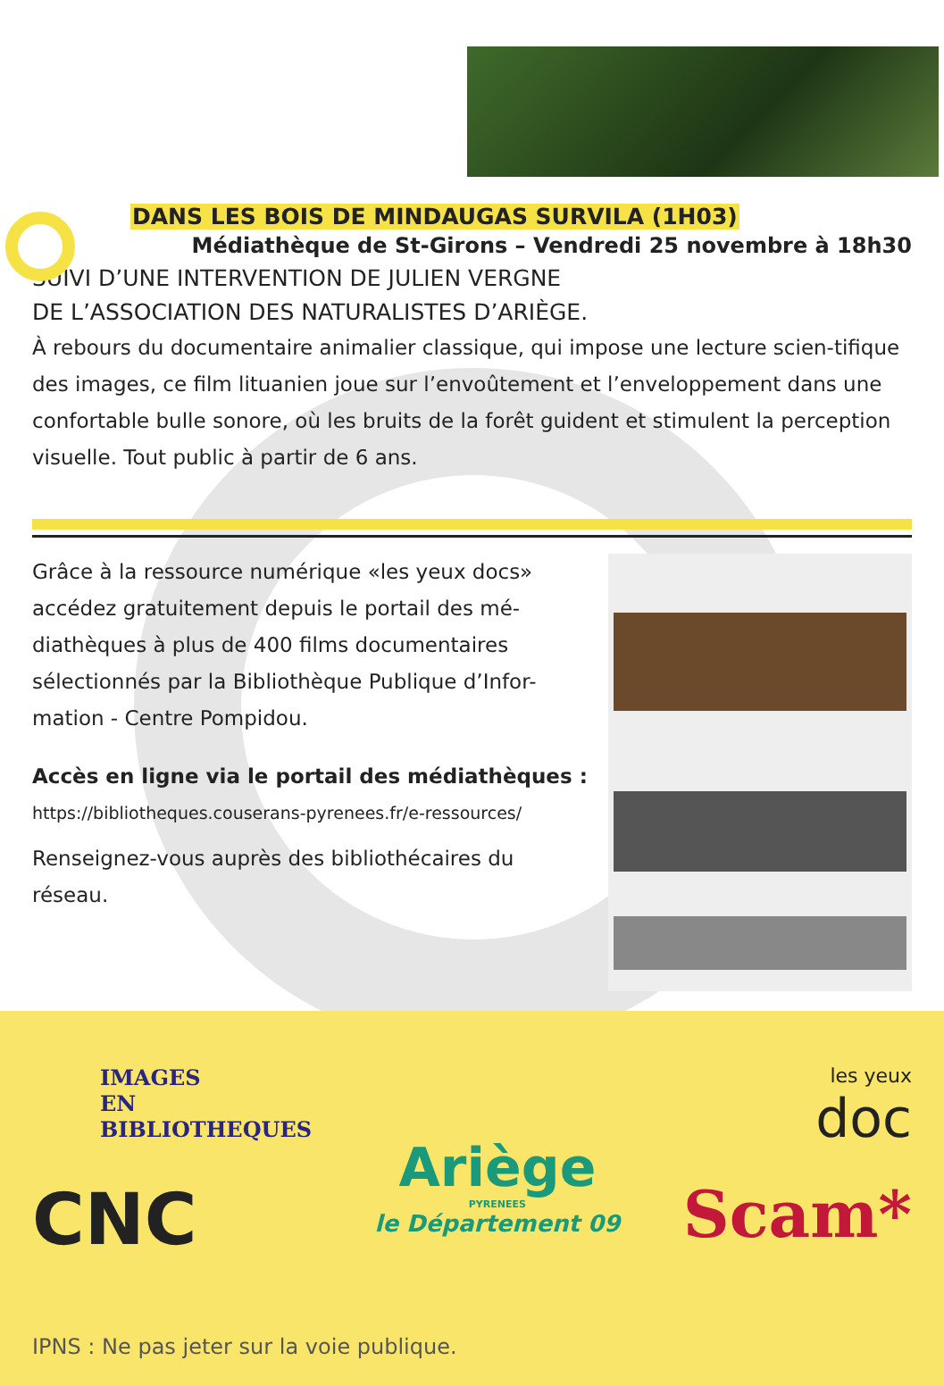DANS LES BOIS DE MINDAUGAS SURVILA (1H03)
Médiathèque de St-Girons – Vendredi 25 novembre à 18h30
SUIVI D’UNE INTERVENTION DE JULIEN VERGNE
DE L’ASSOCIATION DES NATURALISTES D’ARIÈGE.
À rebours du documentaire animalier classique, qui impose une lecture scien-tifique des images, ce film lituanien joue sur l’envoûtement et l’enveloppement dans une confortable bulle sonore, où les bruits de la forêt guident et stimulent la perception visuelle. Tout public à partir de 6 ans.
Grâce à la ressource numérique «les yeux docs» accédez gratuitement depuis le portail des mé-diathèques à plus de 400 films documentaires sélectionnés par la Bibliothèque Publique d’Infor-mation - Centre Pompidou.
Accès en ligne via le portail des médiathèques :
https://bibliotheques.couserans-pyrenees.fr/e-ressources/
Renseignez-vous auprès des bibliothécaires du réseau.
IMAGES
EN
BIBLIOTHEQUES
CNC
Ariège
PYRENEES
le Département 09
les yeux
doc
Scam*
IPNS : Ne pas jeter sur la voie publique.